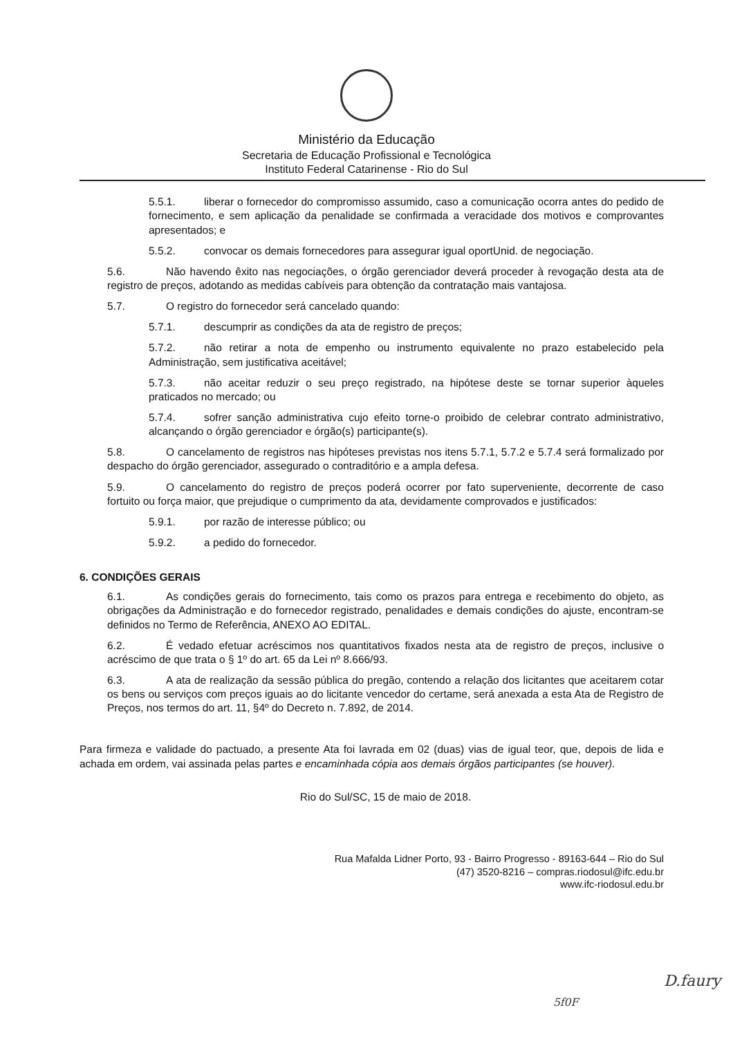Ministério da Educação
Secretaria de Educação Profissional e Tecnológica
Instituto Federal Catarinense - Rio do Sul
5.5.1. liberar o fornecedor do compromisso assumido, caso a comunicação ocorra antes do pedido de fornecimento, e sem aplicação da penalidade se confirmada a veracidade dos motivos e comprovantes apresentados; e
5.5.2. convocar os demais fornecedores para assegurar igual oportUnid. de negociação.
5.6. Não havendo êxito nas negociações, o órgão gerenciador deverá proceder à revogação desta ata de registro de preços, adotando as medidas cabíveis para obtenção da contratação mais vantajosa.
5.7. O registro do fornecedor será cancelado quando:
5.7.1. descumprir as condições da ata de registro de preços;
5.7.2. não retirar a nota de empenho ou instrumento equivalente no prazo estabelecido pela Administração, sem justificativa aceitável;
5.7.3. não aceitar reduzir o seu preço registrado, na hipótese deste se tornar superior àqueles praticados no mercado; ou
5.7.4. sofrer sanção administrativa cujo efeito torne-o proibido de celebrar contrato administrativo, alcançando o órgão gerenciador e órgão(s) participante(s).
5.8. O cancelamento de registros nas hipóteses previstas nos itens 5.7.1, 5.7.2 e 5.7.4 será formalizado por despacho do órgão gerenciador, assegurado o contraditório e a ampla defesa.
5.9. O cancelamento do registro de preços poderá ocorrer por fato superveniente, decorrente de caso fortuito ou força maior, que prejudique o cumprimento da ata, devidamente comprovados e justificados:
5.9.1. por razão de interesse público; ou
5.9.2. a pedido do fornecedor.
6. CONDIÇÕES GERAIS
6.1. As condições gerais do fornecimento, tais como os prazos para entrega e recebimento do objeto, as obrigações da Administração e do fornecedor registrado, penalidades e demais condições do ajuste, encontram-se definidos no Termo de Referência, ANEXO AO EDITAL.
6.2. É vedado efetuar acréscimos nos quantitativos fixados nesta ata de registro de preços, inclusive o acréscimo de que trata o § 1º do art. 65 da Lei nº 8.666/93.
6.3. A ata de realização da sessão pública do pregão, contendo a relação dos licitantes que aceitarem cotar os bens ou serviços com preços iguais ao do licitante vencedor do certame, será anexada a esta Ata de Registro de Preços, nos termos do art. 11, §4º do Decreto n. 7.892, de 2014.
Para firmeza e validade do pactuado, a presente Ata foi lavrada em 02 (duas) vias de igual teor, que, depois de lida e achada em ordem, vai assinada pelas partes e encaminhada cópia aos demais órgãos participantes (se houver).
Rio do Sul/SC, 15 de maio de 2018.
Rua Mafalda Lidner Porto, 93 - Bairro Progresso - 89163-644 – Rio do Sul
(47) 3520-8216 – compras.riodosul@ifc.edu.br
www.ifc-riodosul.edu.br
5f0F
D.faury